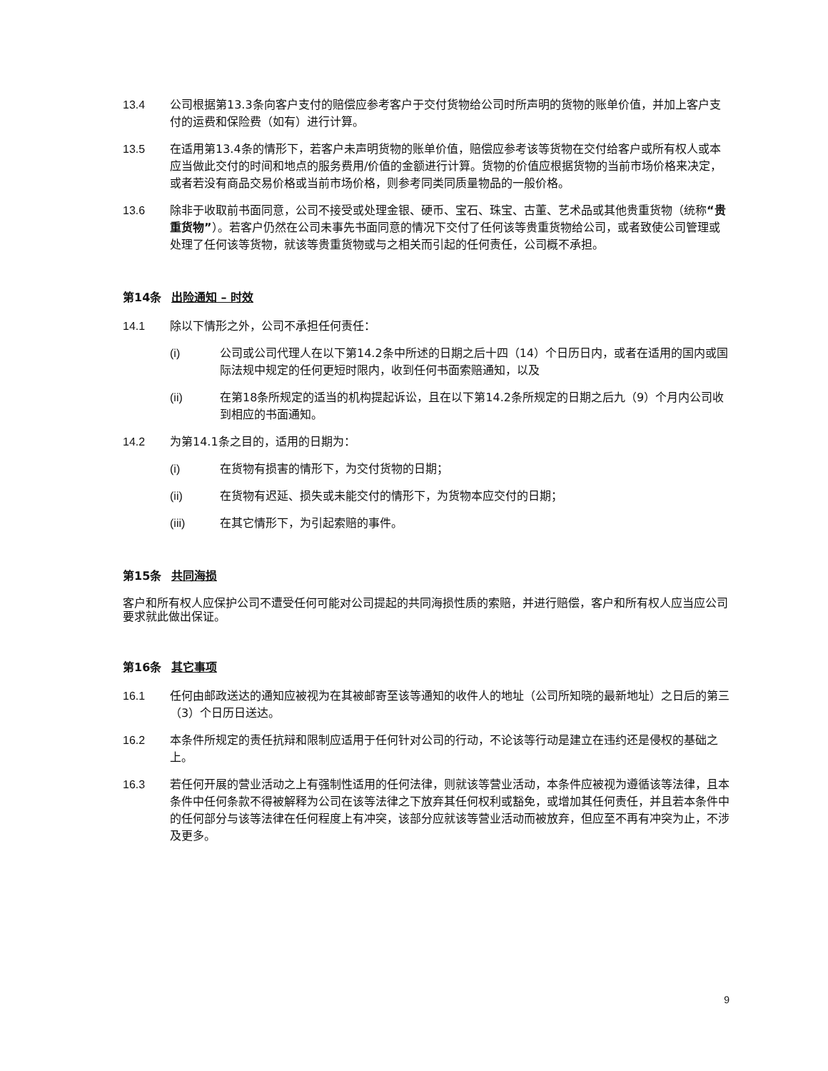13.4 公司根据第13.3条向客户支付的赔偿应参考客户于交付货物给公司时所声明的货物的账单价值，并加上客户支付的运费和保险费（如有）进行计算。
13.5 在适用第13.4条的情形下，若客户未声明货物的账单价值，赔偿应参考该等货物在交付给客户或所有权人或本应当做此交付的时间和地点的服务费用/价值的金额进行计算。货物的价值应根据货物的当前市场价格来决定，或者若没有商品交易价格或当前市场价格，则参考同类同质量物品的一般价格。
13.6 除非于收取前书面同意，公司不接受或处理金银、硬币、宝石、珠宝、古董、艺术品或其他贵重货物（统称“贵重货物”）。若客户仍然在公司未事先书面同意的情况下交付了任何该等贵重货物给公司，或者致使公司管理或处理了任何该等货物，就该等贵重货物或与之相关而引起的任何责任，公司概不承担。
第14条 出险通知 – 时效
14.1 除以下情形之外，公司不承担任何责任：
(i) 公司或公司代理人在以下第14.2条中所述的日期之后十四（14）个日历日内，或者在适用的国内或国际法规中规定的任何更短时限内，收到任何书面索赔通知，以及
(ii) 在第18条所规定的适当的机构提起诉讼，且在以下第14.2条所规定的日期之后九（9）个月内公司收到相应的书面通知。
14.2 为第14.1条之目的，适用的日期为：
(i) 在货物有损害的情形下，为交付货物的日期；
(ii) 在货物有迟延、损失或未能交付的情形下，为货物本应交付的日期；
(iii) 在其它情形下，为引起索赔的事件。
第15条 共同海损
客户和所有权人应保护公司不遭受任何可能对公司提起的共同海损性质的索赔，并进行赔偿，客户和所有权人应当应公司要求就此做出保证。
第16条 其它事项
16.1 任何由邮政送达的通知应被视为在其被邮寄至该等通知的收件人的地址（公司所知晓的最新地址）之日后的第三（3）个日历日送达。
16.2 本条件所规定的责任抗辩和限制应适用于任何针对公司的行动，不论该等行动是建立在违约还是侵权的基础之上。
16.3 若任何开展的营业活动之上有强制性适用的任何法律，则就该等营业活动，本条件应被视为遵循该等法律，且本条件中任何条款不得被解释为公司在该等法律之下放弃其任何权利或豁免，或增加其任何责任，并且若本条件中的任何部分与该等法律在任何程度上有冲突，该部分应就该等营业活动而被放弃，但应至不再有冲突为止，不涉及更多。
9